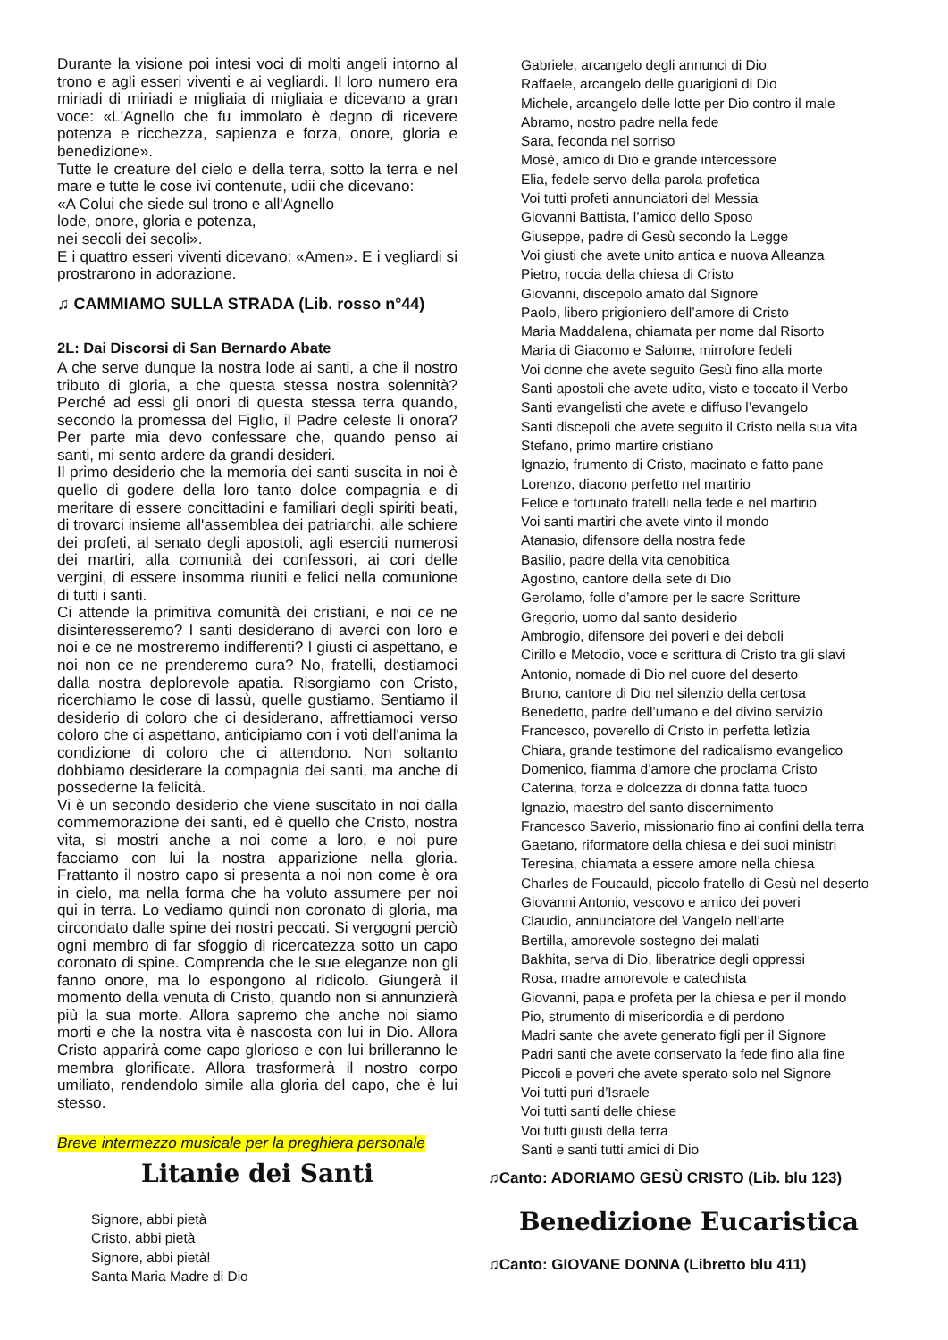Durante la visione poi intesi voci di molti angeli intorno al trono e agli esseri viventi e ai vegliardi. Il loro numero era miriadi di miriadi e migliaia di migliaia e dicevano a gran voce: «L'Agnello che fu immolato è degno di ricevere potenza e ricchezza, sapienza e forza, onore, gloria e benedizione».
Tutte le creature del cielo e della terra, sotto la terra e nel mare e tutte le cose ivi contenute, udii che dicevano:
«A Colui che siede sul trono e all'Agnello
lode, onore, gloria e potenza,
nei secoli dei secoli».
E i quattro esseri viventi dicevano: «Amen». E i vegliardi si prostrarono in adorazione.
♫ CAMMIAMO SULLA STRADA (Lib. rosso n°44)
2L: Dai Discorsi di San Bernardo Abate
A che serve dunque la nostra lode ai santi, a che il nostro tributo di gloria, a che questa stessa nostra solennità? Perché ad essi gli onori di questa stessa terra quando, secondo la promessa del Figlio, il Padre celeste li onora? Per parte mia devo confessare che, quando penso ai santi, mi sento ardere da grandi desideri.
Il primo desiderio che la memoria dei santi suscita in noi è quello di godere della loro tanto dolce compagnia e di meritare di essere concittadini e familiari degli spiriti beati, di trovarci insieme all'assemblea dei patriarchi, alle schiere dei profeti, al senato degli apostoli, agli eserciti numerosi dei martiri, alla comunità dei confessori, ai cori delle vergini, di essere insomma riuniti e felici nella comunione di tutti i santi.
Ci attende la primitiva comunità dei cristiani, e noi ce ne disinteresseremo? I santi desiderano di averci con loro e noi e ce ne mostreremo indifferenti? I giusti ci aspettano, e noi non ce ne prenderemo cura? No, fratelli, destiamoci dalla nostra deplorevole apatia. Risorgiamo con Cristo, ricerchiamo le cose di lassù, quelle gustiamo. Sentiamo il desiderio di coloro che ci desiderano, affrettiamoci verso coloro che ci aspettano, anticipiamo con i voti dell'anima la condizione di coloro che ci attendono. Non soltanto dobbiamo desiderare la compagnia dei santi, ma anche di possederne la felicità.
Vi è un secondo desiderio che viene suscitato in noi dalla commemorazione dei santi, ed è quello che Cristo, nostra vita, si mostri anche a noi come a loro, e noi pure facciamo con lui la nostra apparizione nella gloria. Frattanto il nostro capo si presenta a noi non come è ora in cielo, ma nella forma che ha voluto assumere per noi qui in terra. Lo vediamo quindi non coronato di gloria, ma circondato dalle spine dei nostri peccati. Si vergogni perciò ogni membro di far sfoggio di ricercatezza sotto un capo coronato di spine. Comprenda che le sue eleganze non gli fanno onore, ma lo espongono al ridicolo. Giungerà il momento della venuta di Cristo, quando non si annunzierà più la sua morte. Allora sapremo che anche noi siamo morti e che la nostra vita è nascosta con lui in Dio. Allora Cristo apparirà come capo glorioso e con lui brilleranno le membra glorificate. Allora trasformerà il nostro corpo umiliato, rendendolo simile alla gloria del capo, che è lui stesso.
Breve intermezzo musicale per la preghiera personale
Litanie dei Santi
Signore, abbi pietà
Cristo, abbi pietà
Signore, abbi pietà!
Santa Maria Madre di Dio
Gabriele, arcangelo degli annunci di Dio
Raffaele, arcangelo delle guarigioni di Dio
Michele, arcangelo delle lotte per Dio contro il male
Abramo, nostro padre nella fede
Sara, feconda nel sorriso
Mosè, amico di Dio e grande intercessore
Elia, fedele servo della parola profetica
Voi tutti profeti annunciatori del Messia
Giovanni Battista, l’amico dello Sposo
Giuseppe, padre di Gesù secondo la Legge
Voi giusti che avete unito antica e nuova Alleanza
Pietro, roccia della chiesa di Cristo
Giovanni, discepolo amato dal Signore
Paolo, libero prigioniero dell’amore di Cristo
Maria Maddalena, chiamata per nome dal Risorto
Maria di Giacomo e Salome, mirrofore fedeli
Voi donne che avete seguito Gesù fino alla morte
Santi apostoli che avete udito, visto e toccato il Verbo
Santi evangelisti che avete e diffuso l’evangelo
Santi discepoli che avete seguito il Cristo nella sua vita
Stefano, primo martire cristiano
Ignazio, frumento di Cristo, macinato e fatto pane
Lorenzo, diacono perfetto nel martirio
Felice e fortunato fratelli nella fede e nel martirio
Voi santi martiri che avete vinto il mondo
Atanasio, difensore della nostra fede
Basilio, padre della vita cenobitica
Agostino, cantore della sete di Dio
Gerolamo, folle d’amore per le sacre Scritture
Gregorio, uomo dal santo desiderio
Ambrogio, difensore dei poveri e dei deboli
Cirillo e Metodio, voce e scrittura di Cristo tra gli slavi
Antonio, nomade di Dio nel cuore del deserto
Bruno, cantore di Dio nel silenzio della certosa
Benedetto, padre dell’umano e del divino servizio
Francesco, poverello di Cristo in perfetta letìzia
Chiara, grande testimone del radicalismo evangelico
Domenico, fiamma d’amore che proclama Cristo
Caterina, forza e dolcezza di donna fatta fuoco
Ignazio, maestro del santo discernimento
Francesco Saverio, missionario fino ai confini della terra
Gaetano, riformatore della chiesa e dei suoi ministri
Teresina, chiamata a essere amore nella chiesa
Charles de Foucauld, piccolo fratello di Gesù nel deserto
Giovanni Antonio, vescovo e amico dei poveri
Claudio, annunciatore del Vangelo nell’arte
Bertilla, amorevole sostegno dei malati
Bakhita, serva di Dio, liberatrice degli oppressi
Rosa, madre amorevole e catechista
Giovanni, papa e profeta per la chiesa e per il mondo
Pio, strumento di misericordia e di perdono
Madri sante che avete generato figli per il Signore
Padri santi che avete conservato la fede fino alla fine
Piccoli e poveri che avete sperato solo nel Signore
Voi tutti puri d’Israele
Voi tutti santi delle chiese
Voi tutti giusti della terra
Santi e santi tutti amici di Dio
♫Canto: ADORIAMO GESÙ CRISTO (Lib. blu 123)
Benedizione Eucaristica
♫Canto: GIOVANE DONNA (Libretto blu 411)